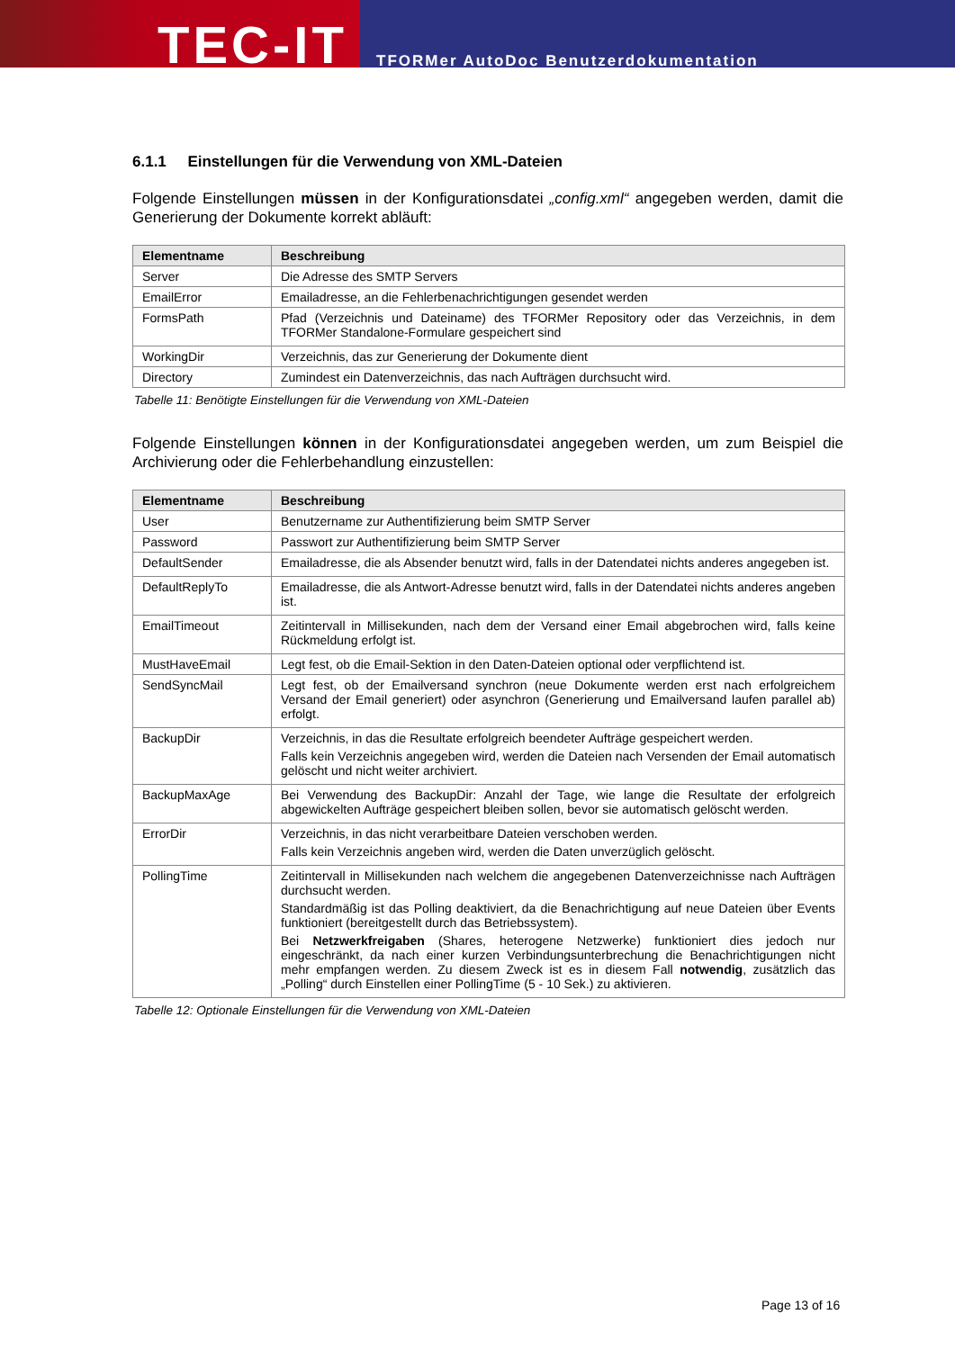TEC-IT
TFORMer AutoDoc Benutzerdokumentation
6.1.1 Einstellungen für die Verwendung von XML-Dateien
Folgende Einstellungen müssen in der Konfigurationsdatei „config.xml“ angegeben werden, damit die Generierung der Dokumente korrekt abläuft:
| Elementname | Beschreibung |
| --- | --- |
| Server | Die Adresse des SMTP Servers |
| EmailError | Emailadresse, an die Fehlerbenachrichtigungen gesendet werden |
| FormsPath | Pfad (Verzeichnis und Dateiname) des TFORMer Repository oder das Verzeichnis, in dem TFORMer Standalone-Formulare gespeichert sind |
| WorkingDir | Verzeichnis, das zur Generierung der Dokumente dient |
| Directory | Zumindest ein Datenverzeichnis, das nach Aufträgen durchsucht wird. |
Tabelle 11: Benötigte Einstellungen für die Verwendung von XML-Dateien
Folgende Einstellungen können in der Konfigurationsdatei angegeben werden, um zum Beispiel die Archivierung oder die Fehlerbehandlung einzustellen:
| Elementname | Beschreibung |
| --- | --- |
| User | Benutzername zur Authentifizierung beim SMTP Server |
| Password | Passwort zur Authentifizierung beim SMTP Server |
| DefaultSender | Emailadresse, die als Absender benutzt wird, falls in der Datendatei nichts anderes angegeben ist. |
| DefaultReplyTo | Emailadresse, die als Antwort-Adresse benutzt wird, falls in der Datendatei nichts anderes angeben ist. |
| EmailTimeout | Zeitintervall in Millisekunden, nach dem der Versand einer Email abgebrochen wird, falls keine Rückmeldung erfolgt ist. |
| MustHaveEmail | Legt fest, ob die Email-Sektion in den Daten-Dateien optional oder verpflichtend ist. |
| SendSyncMail | Legt fest, ob der Emailversand synchron (neue Dokumente werden erst nach erfolgreichem Versand der Email generiert) oder asynchron (Generierung und Emailversand laufen parallel ab) erfolgt. |
| BackupDir | Verzeichnis, in das die Resultate erfolgreich beendeter Aufträge gespeichert werden. Falls kein Verzeichnis angegeben wird, werden die Dateien nach Versenden der Email automatisch gelöscht und nicht weiter archiviert. |
| BackupMaxAge | Bei Verwendung des BackupDir: Anzahl der Tage, wie lange die Resultate der erfolgreich abgewickelten Aufträge gespeichert bleiben sollen, bevor sie automatisch gelöscht werden. |
| ErrorDir | Verzeichnis, in das nicht verarbeitbare Dateien verschoben werden. Falls kein Verzeichnis angeben wird, werden die Daten unverzüglich gelöscht. |
| PollingTime | Zeitintervall in Millisekunden nach welchem die angegebenen Datenverzeichnisse nach Aufträgen durchsucht werden. Standardmäßig ist das Polling deaktiviert, da die Benachrichtigung auf neue Dateien über Events funktioniert (bereitgestellt durch das Betriebssystem). Bei Netzwerkfreigaben (Shares, heterogene Netzwerke) funktioniert dies jedoch nur eingeschränkt, da nach einer kurzen Verbindungsunterbrechung die Benachrichtigungen nicht mehr empfangen werden. Zu diesem Zweck ist es in diesem Fall notwendig , zusätzlich das „Polling“ durch Einstellen einer PollingTime (5 - 10 Sek.) zu aktivieren. |
Tabelle 12: Optionale Einstellungen für die Verwendung von XML-Dateien
Page 13 of 16